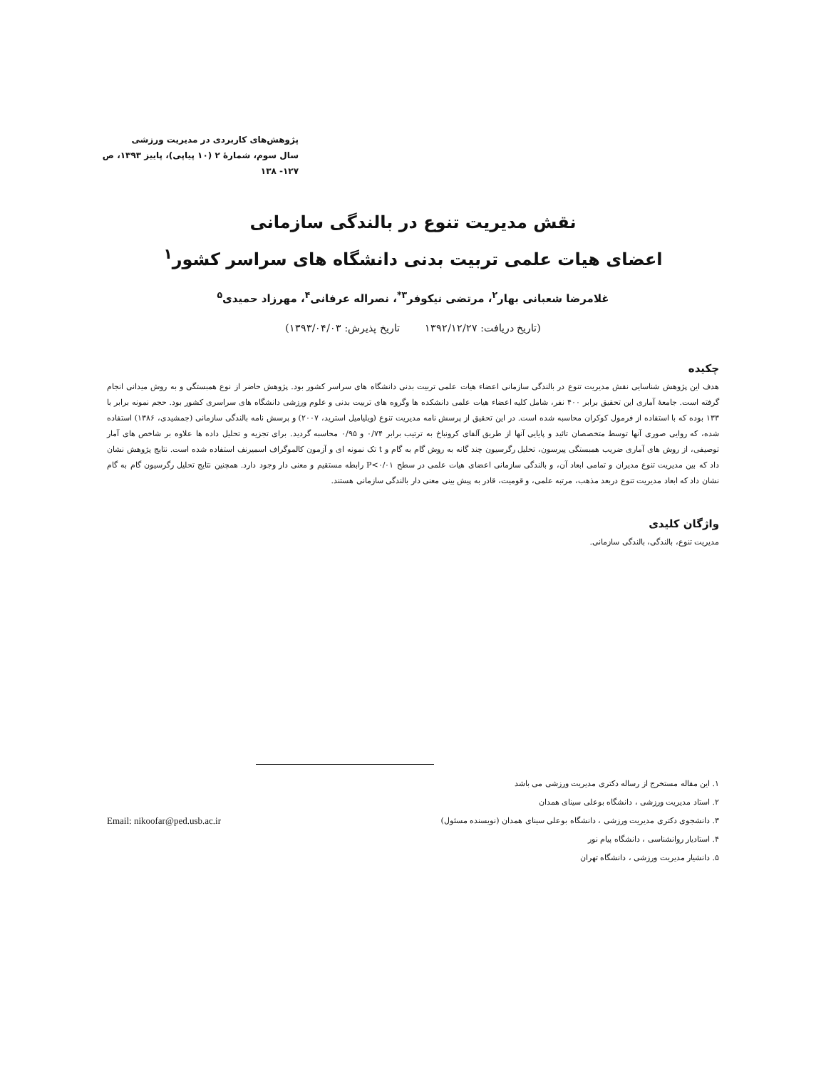پژوهش‌های کاربردی در مدیریت ورزشی
سال سوم، شمارۀ ۲ (۱۰ پیاپی)، پاییز ۱۳۹۳، ص ۱۲۷- ۱۳۸
نقش مدیریت تنوع در بالندگی سازمانی
اعضای هیات علمی تربیت بدنی دانشگاه های سراسر کشور<sup>۱</sup>
غلامرضا شعبانی بهار<sup>۲</sup>، مرتضی نیکوفر<sup>۳*</sup>، نصراله عرفانی<sup>۴</sup>، مهرزاد حمیدی<sup>۵</sup>
(تاریخ دریافت: ۱۳۹۲/۱۲/۲۷ تاریخ پذیرش: ۱۳۹۳/۰۴/۰۳)
چکیده
هدف این پژوهش شناسایی نقش مدیریت تنوع در بالندگی سازمانی اعضاء هیات علمی تربیت بدنی دانشگاه های سراسر کشور بود. پژوهش حاضر از نوع همبستگی و به روش میدانی انجام گرفته است. جامعۀ آماری این تحقیق برابر ۴۰۰ نفر، شامل کلیه اعضاء هیات علمی دانشکده ها وگروه های تربیت بدنی و علوم ورزشی دانشگاه های سراسری کشور بود. حجم نمونه برابر با ۱۳۳ بوده که با استفاده از فرمول کوکران محاسبه شده است. در این تحقیق از پرسش نامه مدیریت تنوع (ویلیامیل استرید، ۲۰۰۷) و پرسش نامه بالندگی سازمانی (جمشیدی، ۱۳۸۶) استفاده شده، که روایی صوری آنها توسط متخصصان تائید و پایایی آنها از طریق آلفای کرونباخ به ترتیب برابر ۰/۷۴ و ۰/۹۵ محاسبه گردید. برای تجزیه و تحلیل داده ها علاوه بر شاخص های آمار توصیفی، از روش های آماری ضریب همبستگی پیرسون، تحلیل رگرسیون چند گانه به روش گام به گام و t تک نمونه ای و آزمون کالموگراف اسمیرنف استفاده شده است. نتایج پژوهش نشان داد که بین مدیریت تنوع مدیران و تمامی ابعاد آن، و بالندگی سازمانی اعضای هیات علمی در سطح P<۰/۰۱ رابطه مستقیم و معنی دار وجود دارد. همچنین نتایج تحلیل رگرسیون گام به گام نشان داد که ابعاد مدیریت تنوع دربعد مذهب، مرتبه علمی، و قومیت، قادر به پیش بینی معنی دار بالندگی سازمانی هستند.
واژگان کلیدی
مدیریت تنوع، بالندگی، بالندگی سازمانی.
۱. این مقاله مستخرج از رساله دکتری مدیریت ورزشی می باشد
۲. استاد مدیریت ورزشی ، دانشگاه بوعلی سینای همدان
۳. دانشجوی دکتری مدیریت ورزشی ، دانشگاه بوعلی سینای همدان (نویسنده مسئول) Email: nikoofar@ped.usb.ac.ir
۴. استادیار روانشناسی ، دانشگاه پیام نور
۵. دانشیار مدیریت ورزشی ، دانشگاه تهران